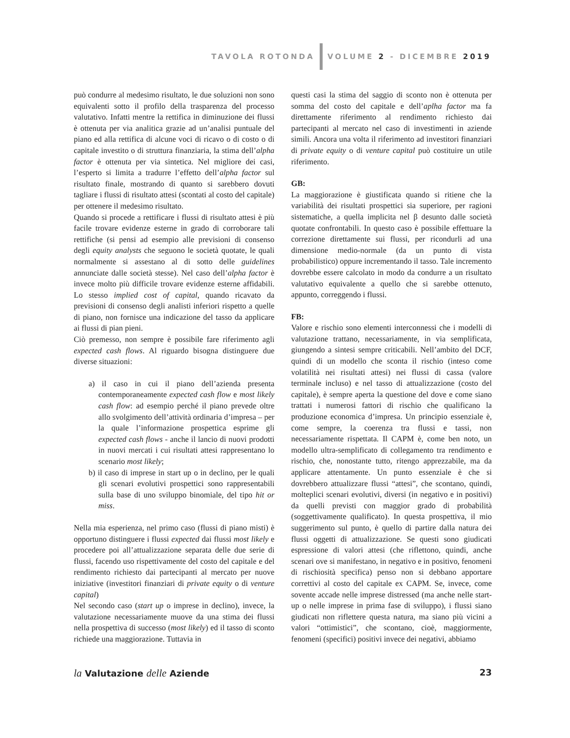TAVOLA ROTONDA VOLUME 2 - DICEMBRE 2019
può condurre al medesimo risultato, le due soluzioni non sono equivalenti sotto il profilo della trasparenza del processo valutativo. Infatti mentre la rettifica in diminuzione dei flussi è ottenuta per via analitica grazie ad un’analisi puntuale del piano ed alla rettifica di alcune voci di ricavo o di costo o di capitale investito o di struttura finanziaria, la stima dell’alpha factor è ottenuta per via sintetica. Nel migliore dei casi, l’esperto si limita a tradurre l’effetto dell’alpha factor sul risultato finale, mostrando di quanto si sarebbero dovuti tagliare i flussi di risultato attesi (scontati al costo del capitale) per ottenere il medesimo risultato.
Quando si procede a rettificare i flussi di risultato attesi è più facile trovare evidenze esterne in grado di corroborare tali rettifiche (si pensi ad esempio alle previsioni di consenso degli equity analysts che seguono le società quotate, le quali normalmente si assestano al di sotto delle guidelines annunciate dalle società stesse). Nel caso dell’alpha factor è invece molto più difficile trovare evidenze esterne affidabili. Lo stesso implied cost of capital, quando ricavato da previsioni di consenso degli analisti inferiori rispetto a quelle di piano, non fornisce una indicazione del tasso da applicare ai flussi di pian pieni.
Ciò premesso, non sempre è possibile fare riferimento agli expected cash flows. Al riguardo bisogna distinguere due diverse situazioni:
a) il caso in cui il piano dell’azienda presenta contemporaneamente expected cash flow e most likely cash flow: ad esempio perché il piano prevede oltre allo svolgimento dell’attività ordinaria d’impresa – per la quale l’informazione prospettica esprime gli expected cash flows - anche il lancio di nuovi prodotti in nuovi mercati i cui risultati attesi rappresentano lo scenario most likely;
b) il caso di imprese in start up o in declino, per le quali gli scenari evolutivi prospettici sono rappresentabili sulla base di uno sviluppo binomiale, del tipo hit or miss.
Nella mia esperienza, nel primo caso (flussi di piano misti) è opportuno distinguere i flussi expected dai flussi most likely e procedere poi all’attualizzazione separata delle due serie di flussi, facendo uso rispettivamente del costo del capitale e del rendimento richiesto dai partecipanti al mercato per nuove iniziative (investitori finanziari di private equity o di venture capital)
Nel secondo caso (start up o imprese in declino), invece, la valutazione necessariamente muove da una stima dei flussi nella prospettiva di successo (most likely) ed il tasso di sconto richiede una maggiorazione. Tuttavia in
questi casi la stima del saggio di sconto non è ottenuta per somma del costo del capitale e dell’aplha factor ma fa direttamente riferimento al rendimento richiesto dai partecipanti al mercato nel caso di investimenti in aziende simili. Ancora una volta il riferimento ad investitori finanziari di private equity o di venture capital può costituire un utile riferimento.
GB:
La maggiorazione è giustificata quando si ritiene che la variabilità dei risultati prospettici sia superiore, per ragioni sistematiche, a quella implicita nel β desunto dalle società quotate confrontabili. In questo caso è possibile effettuare la correzione direttamente sui flussi, per ricondurli ad una dimensione medio-normale (da un punto di vista probabilistico) oppure incrementando il tasso. Tale incremento dovrebbe essere calcolato in modo da condurre a un risultato valutativo equivalente a quello che si sarebbe ottenuto, appunto, correggendo i flussi.
FB:
Valore e rischio sono elementi interconnessi che i modelli di valutazione trattano, necessariamente, in via semplificata, giungendo a sintesi sempre criticabili. Nell’ambito del DCF, quindi di un modello che sconta il rischio (inteso come volatilità nei risultati attesi) nei flussi di cassa (valore terminale incluso) e nel tasso di attualizzazione (costo del capitale), è sempre aperta la questione del dove e come siano trattati i numerosi fattori di rischio che qualificano la produzione economica d’impresa. Un principio essenziale è, come sempre, la coerenza tra flussi e tassi, non necessariamente rispettata. Il CAPM è, come ben noto, un modello ultra-semplificato di collegamento tra rendimento e rischio, che, nonostante tutto, ritengo apprezzabile, ma da applicare attentamente. Un punto essenziale è che si dovrebbero attualizzare flussi “attesi”, che scontano, quindi, molteplici scenari evolutivi, diversi (in negativo e in positivi) da quelli previsti con maggior grado di probabilità (soggettivamente qualificato). In questa prospettiva, il mio suggerimento sul punto, è quello di partire dalla natura dei flussi oggetti di attualizzazione. Se questi sono giudicati espressione di valori attesi (che riflettono, quindi, anche scenari ove si manifestano, in negativo e in positivo, fenomeni di rischiosità specifica) penso non si debbano apportare correttivi al costo del capitale ex CAPM. Se, invece, come sovente accade nelle imprese distressed (ma anche nelle start-up o nelle imprese in prima fase di sviluppo), i flussi siano giudicati non riflettere questa natura, ma siano più vicini a valori “ottimistici”, che scontano, cioè, maggiormente, fenomeni (specifici) positivi invece dei negativi, abbiamo
la Valutazione delle Aziende 23